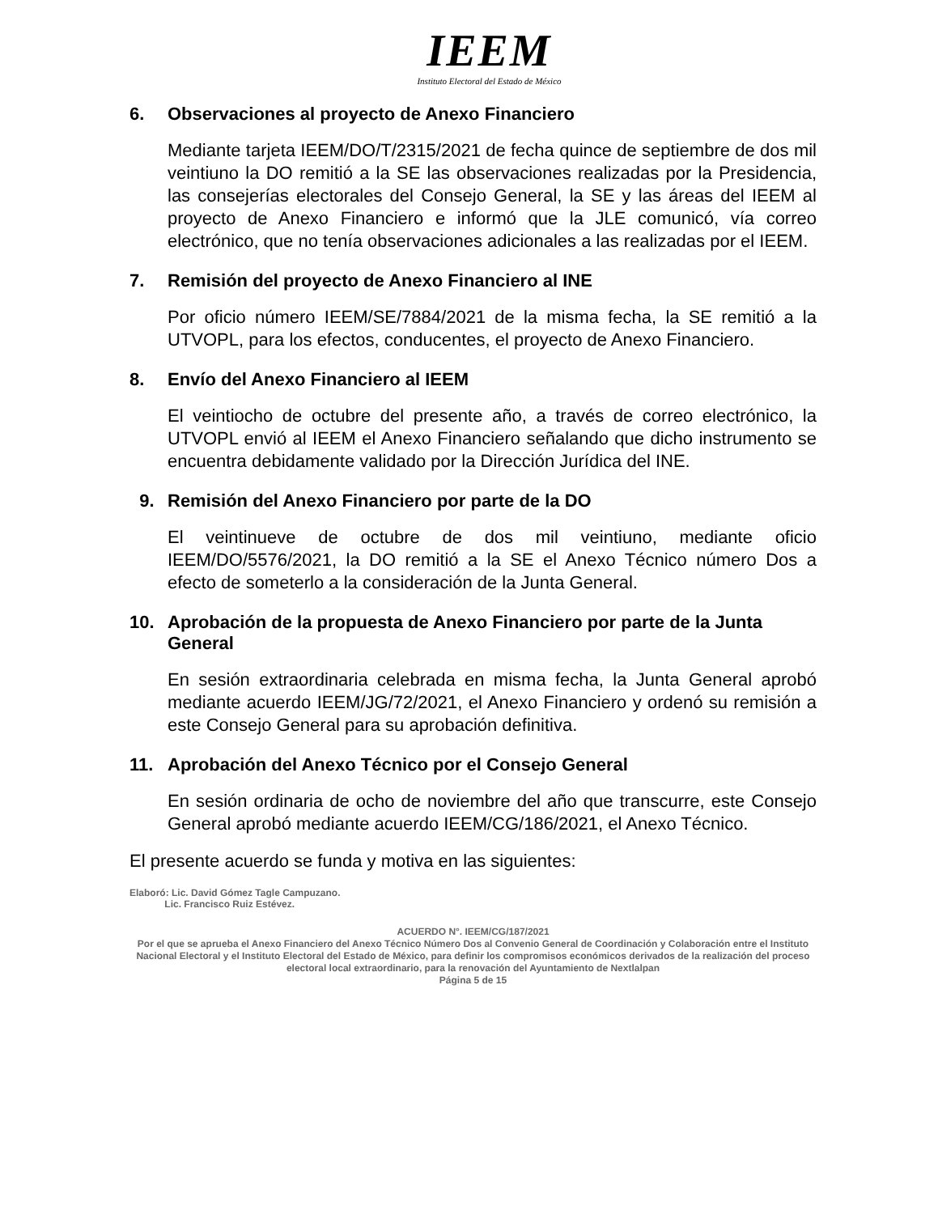IEEM
Instituto Electoral del Estado de México
6. Observaciones al proyecto de Anexo Financiero
Mediante tarjeta IEEM/DO/T/2315/2021 de fecha quince de septiembre de dos mil veintiuno la DO remitió a la SE las observaciones realizadas por la Presidencia, las consejerías electorales del Consejo General, la SE y las áreas del IEEM al proyecto de Anexo Financiero e informó que la JLE comunicó, vía correo electrónico, que no tenía observaciones adicionales a las realizadas por el IEEM.
7. Remisión del proyecto de Anexo Financiero al INE
Por oficio número IEEM/SE/7884/2021 de la misma fecha, la SE remitió a la UTVOPL, para los efectos, conducentes, el proyecto de Anexo Financiero.
8. Envío del Anexo Financiero al IEEM
El veintiocho de octubre del presente año, a través de correo electrónico, la UTVOPL envió al IEEM el Anexo Financiero señalando que dicho instrumento se encuentra debidamente validado por la Dirección Jurídica del INE.
9. Remisión del Anexo Financiero por parte de la DO
El veintinueve de octubre de dos mil veintiuno, mediante oficio IEEM/DO/5576/2021, la DO remitió a la SE el Anexo Técnico número Dos a efecto de someterlo a la consideración de la Junta General.
10. Aprobación de la propuesta de Anexo Financiero por parte de la Junta General
En sesión extraordinaria celebrada en misma fecha, la Junta General aprobó mediante acuerdo IEEM/JG/72/2021, el Anexo Financiero y ordenó su remisión a este Consejo General para su aprobación definitiva.
11. Aprobación del Anexo Técnico por el Consejo General
En sesión ordinaria de ocho de noviembre del año que transcurre, este Consejo General aprobó mediante acuerdo IEEM/CG/186/2021, el Anexo Técnico.
El presente acuerdo se funda y motiva en las siguientes:
Elaboró: Lic. David Gómez Tagle Campuzano.
Lic. Francisco Ruiz Estévez.
ACUERDO N°. IEEM/CG/187/2021
Por el que se aprueba el Anexo Financiero del Anexo Técnico Número Dos al Convenio General de Coordinación y Colaboración entre el Instituto Nacional Electoral y el Instituto Electoral del Estado de México, para definir los compromisos económicos derivados de la realización del proceso electoral local extraordinario, para la renovación del Ayuntamiento de Nextlalpan
Página 5 de 15